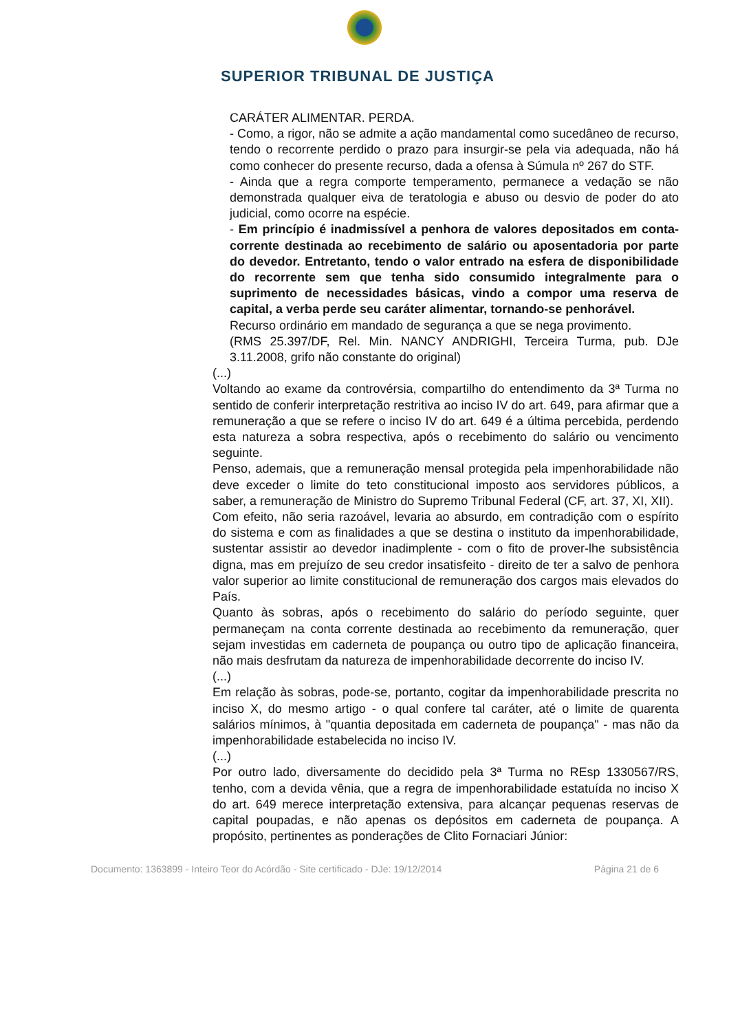SUPERIOR TRIBUNAL DE JUSTIÇA
CARÁTER ALIMENTAR. PERDA.
- Como, a rigor, não se admite a ação mandamental como sucedâneo de recurso, tendo o recorrente perdido o prazo para insurgir-se pela via adequada, não há como conhecer do presente recurso, dada a ofensa à Súmula nº 267 do STF.
- Ainda que a regra comporte temperamento, permanece a vedação se não demonstrada qualquer eiva de teratologia e abuso ou desvio de poder do ato judicial, como ocorre na espécie.
- Em princípio é inadmissível a penhora de valores depositados em conta-corrente destinada ao recebimento de salário ou aposentadoria por parte do devedor. Entretanto, tendo o valor entrado na esfera de disponibilidade do recorrente sem que tenha sido consumido integralmente para o suprimento de necessidades básicas, vindo a compor uma reserva de capital, a verba perde seu caráter alimentar, tornando-se penhorável.
Recurso ordinário em mandado de segurança a que se nega provimento.
(RMS 25.397/DF, Rel. Min. NANCY ANDRIGHI, Terceira Turma, pub. DJe 3.11.2008, grifo não constante do original)
(...)
Voltando ao exame da controvérsia, compartilho do entendimento da 3ª Turma no sentido de conferir interpretação restritiva ao inciso IV do art. 649, para afirmar que a remuneração a que se refere o inciso IV do art. 649 é a última percebida, perdendo esta natureza a sobra respectiva, após o recebimento do salário ou vencimento seguinte.
Penso, ademais, que a remuneração mensal protegida pela impenhorabilidade não deve exceder o limite do teto constitucional imposto aos servidores públicos, a saber, a remuneração de Ministro do Supremo Tribunal Federal (CF, art. 37, XI, XII).
Com efeito, não seria razoável, levaria ao absurdo, em contradição com o espírito do sistema e com as finalidades a que se destina o instituto da impenhorabilidade, sustentar assistir ao devedor inadimplente - com o fito de prover-lhe subsistência digna, mas em prejuízo de seu credor insatisfeito - direito de ter a salvo de penhora valor superior ao limite constitucional de remuneração dos cargos mais elevados do País.
Quanto às sobras, após o recebimento do salário do período seguinte, quer permaneçam na conta corrente destinada ao recebimento da remuneração, quer sejam investidas em caderneta de poupança ou outro tipo de aplicação financeira, não mais desfrutam da natureza de impenhorabilidade decorrente do inciso IV.
(...)
Em relação às sobras, pode-se, portanto, cogitar da impenhorabilidade prescrita no inciso X, do mesmo artigo - o qual confere tal caráter, até o limite de quarenta salários mínimos, à "quantia depositada em caderneta de poupança" - mas não da impenhorabilidade estabelecida no inciso IV.
(...)
Por outro lado, diversamente do decidido pela 3ª Turma no REsp 1330567/RS, tenho, com a devida vênia, que a regra de impenhorabilidade estatuída no inciso X do art. 649 merece interpretação extensiva, para alcançar pequenas reservas de capital poupadas, e não apenas os depósitos em caderneta de poupança. A propósito, pertinentes as ponderações de Clito Fornaciari Júnior:
Documento: 1363899 - Inteiro Teor do Acórdão - Site certificado - DJe: 19/12/2014 Página 21 de 6